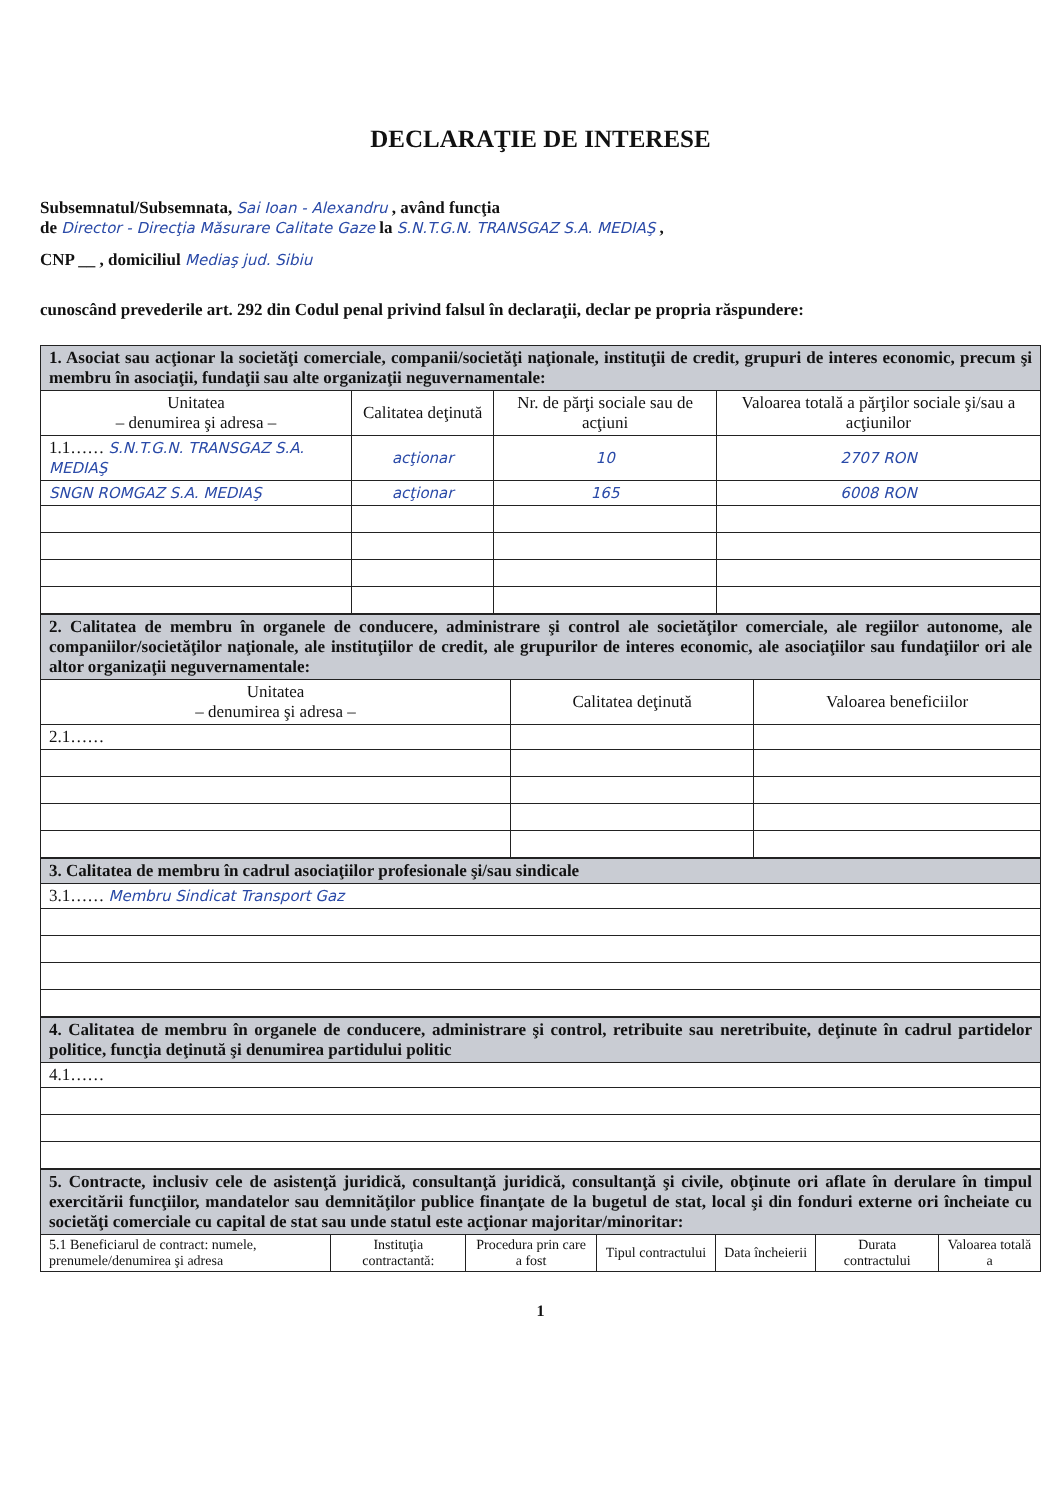DECLARAŢIE DE INTERESE
Subsemnatul/Subsemnata, Sai Ioan - Alexandru , având funcţia
de Director - Direcţia Măsurare Calitate Gaze la S.N.T.G.N. TRANSGAZ S.A. MEDIAŞ ,
CNP __ , domiciliul Mediaş jud. Sibiu
cunoscând prevederile art. 292 din Codul penal privind falsul în declaraţii, declar pe propria răspundere:
| 1. Asociat sau acţionar la societăţi comerciale, companii/societăţi naţionale, instituţii de credit, grupuri de interes economic, precum şi membru în asociaţii, fundaţii sau alte organizaţii neguvernamentale: | | | |
| Unitatea – denumirea şi adresa – | Calitatea deţinută | Nr. de părţi sociale sau de acţiuni | Valoarea totală a părţilor sociale şi/sau a acţiunilor |
| 1.1…… S.N.T.G.N. TRANSGAZ S.A. MEDIAŞ | acţionar | 10 | 2707 RON |
| SNGN ROMGAZ S.A. MEDIAŞ | acţionar | 165 | 6008 RON |
| 2. Calitatea de membru în organele de conducere, administrare şi control ale societăţilor comerciale, ale regiilor autonome, ale companiilor/societăţilor naţionale, ale instituţiilor de credit, ale grupurilor de interes economic, ale asociaţiilor sau fundaţiilor ori ale altor organizaţii neguvernamentale: | | |
| Unitatea – denumirea şi adresa – | Calitatea deţinută | Valoarea beneficiilor |
| 2.1…… | | |
| 3. Calitatea de membru în cadrul asociaţiilor profesionale şi/sau sindicale |
| 3.1…… Membru Sindicat Transport Gaz |
| 4. Calitatea de membru în organele de conducere, administrare şi control, retribuite sau neretribuite, deţinute în cadrul partidelor politice, funcţia deţinută şi denumirea partidului politic |
| 4.1…… |
| 5. Contracte, inclusiv cele de asistenţă juridică, consultanţă juridică, consultanţă şi civile, obţinute ori aflate în derulare în timpul exercitării funcţiilor, mandatelor sau demnităţilor publice finanţate de la bugetul de stat, local şi din fonduri externe ori încheiate cu societăţi comerciale cu capital de stat sau unde statul este acţionar majoritar/minoritar: | | | | | | |
| 5.1 Beneficiarul de contract: numele, prenumele/denumirea şi adresa | Instituţia contractantă: | Procedura prin care a fost | Tipul contractului | Data încheierii | Durata contractului | Valoarea totală a |
1